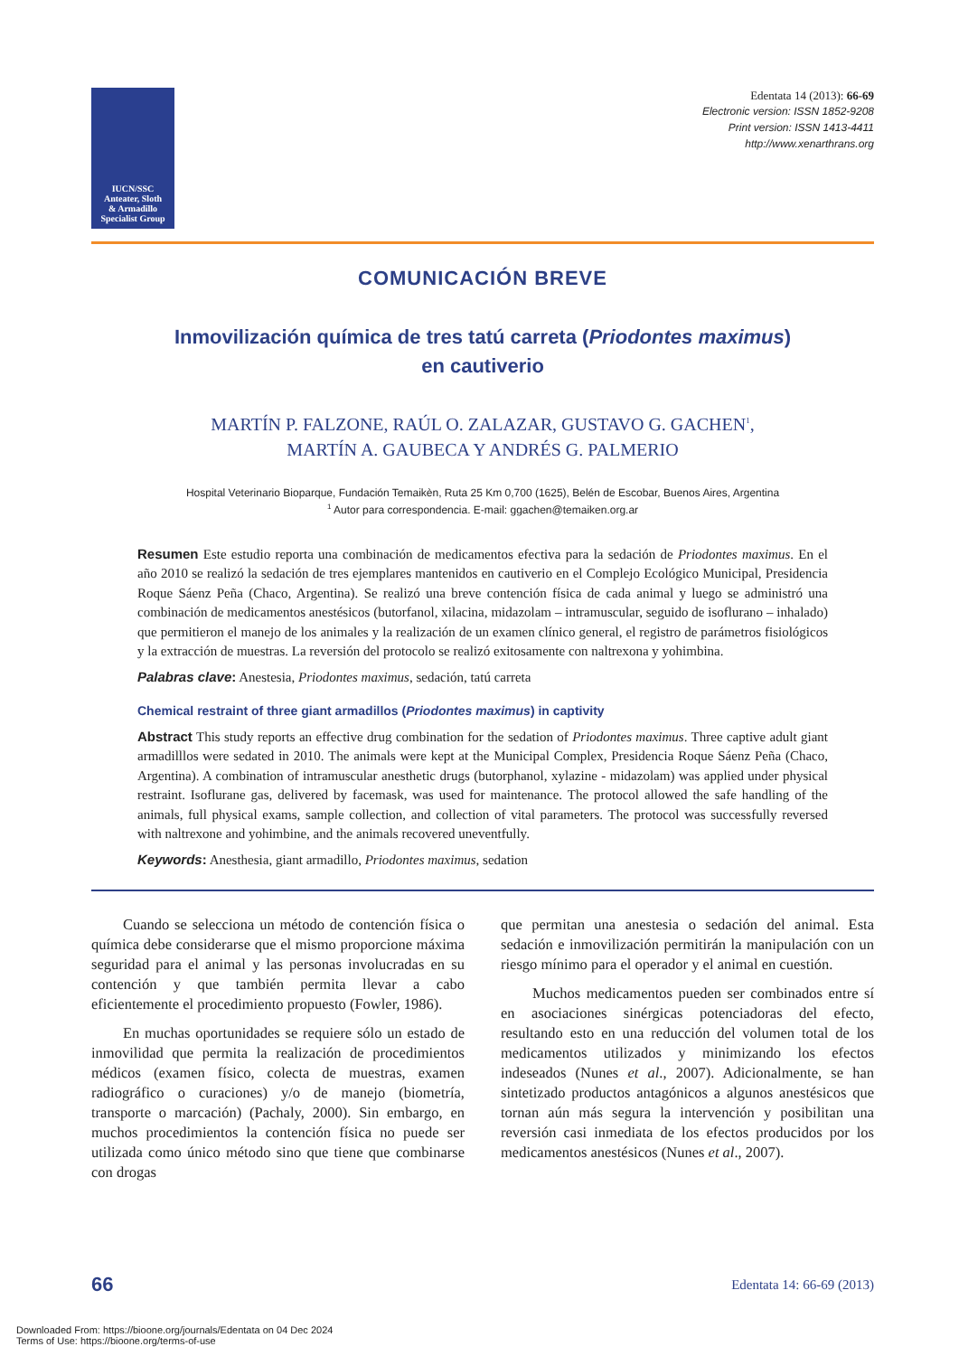IUCN/SSC
Anteater, Sloth
& Armadillo
Specialist Group
Edentata 14 (2013): 66-69
Electronic version: ISSN 1852-9208
Print version: ISSN 1413-4411
http://www.xenarthrans.org
COMUNICACIÓN BREVE
Inmovilización química de tres tatú carreta (Priodontes maximus)
en cautiverio
MARTÍN P. FALZONE, RAÚL O. ZALAZAR, GUSTAVO G. GACHEN<sup>1</sup>,
MARTÍN A. GAUBECA Y ANDRÉS G. PALMERIO
Hospital Veterinario Bioparque, Fundación Temaikèn, Ruta 25 Km 0,700 (1625), Belén de Escobar, Buenos Aires, Argentina
<sup>1</sup> Autor para correspondencia. E-mail: ggachen@temaiken.org.ar
Resumen Este estudio reporta una combinación de medicamentos efectiva para la sedación de Priodontes maximus. En el año 2010 se realizó la sedación de tres ejemplares mantenidos en cautiverio en el Complejo Ecológico Municipal, Presidencia Roque Sáenz Peña (Chaco, Argentina). Se realizó una breve contención física de cada animal y luego se administró una combinación de medicamentos anestésicos (butorfanol, xilacina, midazolam – intramuscular, seguido de isoflurano – inhalado) que permitieron el manejo de los animales y la realización de un examen clínico general, el registro de parámetros fisiológicos y la extracción de muestras. La reversión del protocolo se realizó exitosamente con naltrexona y yohimbina.
Palabras clave: Anestesia, Priodontes maximus, sedación, tatú carreta
Chemical restraint of three giant armadillos (Priodontes maximus) in captivity
Abstract This study reports an effective drug combination for the sedation of Priodontes maximus. Three captive adult giant armadilllos were sedated in 2010. The animals were kept at the Municipal Complex, Presidencia Roque Sáenz Peña (Chaco, Argentina). A combination of intramuscular anesthetic drugs (butorphanol, xylazine - midazolam) was applied under physical restraint. Isoflurane gas, delivered by facemask, was used for maintenance. The protocol allowed the safe handling of the animals, full physical exams, sample collection, and collection of vital parameters. The protocol was successfully reversed with naltrexone and yohimbine, and the animals recovered uneventfully.
Keywords: Anesthesia, giant armadillo, Priodontes maximus, sedation
Cuando se selecciona un método de contención física o química debe considerarse que el mismo proporcione máxima seguridad para el animal y las personas involucradas en su contención y que también permita llevar a cabo eficientemente el procedimiento propuesto (Fowler, 1986).
En muchas oportunidades se requiere sólo un estado de inmovilidad que permita la realización de procedimientos médicos (examen físico, colecta de muestras, examen radiográfico o curaciones) y/o de manejo (biometría, transporte o marcación) (Pachaly, 2000). Sin embargo, en muchos procedimientos la contención física no puede ser utilizada como único método sino que tiene que combinarse con drogas
que permitan una anestesia o sedación del animal. Esta sedación e inmovilización permitirán la manipulación con un riesgo mínimo para el operador y el animal en cuestión.
Muchos medicamentos pueden ser combinados entre sí en asociaciones sinérgicas potenciadoras del efecto, resultando esto en una reducción del volumen total de los medicamentos utilizados y minimizando los efectos indeseados (Nunes et al., 2007). Adicionalmente, se han sintetizado productos antagónicos a algunos anestésicos que tornan aún más segura la intervención y posibilitan una reversión casi inmediata de los efectos producidos por los medicamentos anestésicos (Nunes et al., 2007).
66 Edentata 14: 66-69 (2013)
Downloaded From: https://bioone.org/journals/Edentata on 04 Dec 2024
Terms of Use: https://bioone.org/terms-of-use